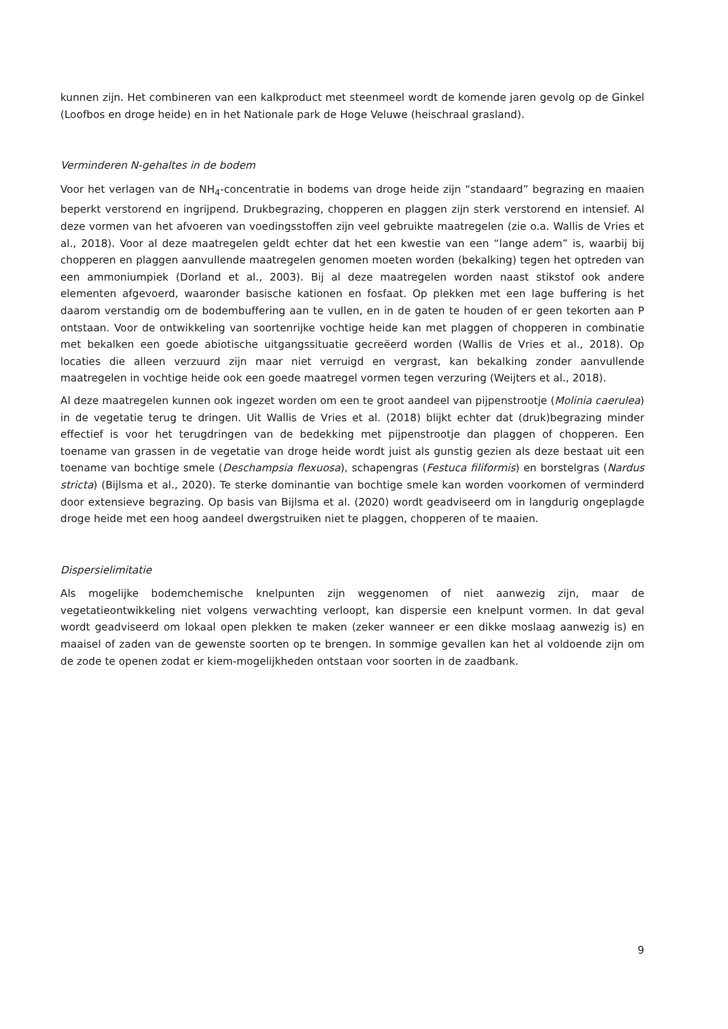kunnen zijn. Het combineren van een kalkproduct met steenmeel wordt de komende jaren gevolg op de Ginkel (Loofbos en droge heide) en in het Nationale park de Hoge Veluwe (heischraal grasland).
Verminderen N-gehaltes in de bodem
Voor het verlagen van de NH<sub>4</sub>-concentratie in bodems van droge heide zijn “standaard” begrazing en maaien beperkt verstorend en ingrijpend. Drukbegrazing, chopperen en plaggen zijn sterk verstorend en intensief. Al deze vormen van het afvoeren van voedingsstoffen zijn veel gebruikte maatregelen (zie o.a. Wallis de Vries et al., 2018). Voor al deze maatregelen geldt echter dat het een kwestie van een “lange adem” is, waarbij bij chopperen en plaggen aanvullende maatregelen genomen moeten worden (bekalking) tegen het optreden van een ammoniumpiek (Dorland et al., 2003). Bij al deze maatregelen worden naast stikstof ook andere elementen afgevoerd, waaronder basische kationen en fosfaat. Op plekken met een lage buffering is het daarom verstandig om de bodembuffering aan te vullen, en in de gaten te houden of er geen tekorten aan P ontstaan. Voor de ontwikkeling van soortenrijke vochtige heide kan met plaggen of chopperen in combinatie met bekalken een goede abiotische uitgangssituatie gecreëerd worden (Wallis de Vries et al., 2018). Op locaties die alleen verzuurd zijn maar niet verruigd en vergrast, kan bekalking zonder aanvullende maatregelen in vochtige heide ook een goede maatregel vormen tegen verzuring (Weijters et al., 2018).
Al deze maatregelen kunnen ook ingezet worden om een te groot aandeel van pijpenstrootje (Molinia caerulea) in de vegetatie terug te dringen. Uit Wallis de Vries et al. (2018) blijkt echter dat (druk)begrazing minder effectief is voor het terugdringen van de bedekking met pijpenstrootje dan plaggen of chopperen. Een toename van grassen in de vegetatie van droge heide wordt juist als gunstig gezien als deze bestaat uit een toename van bochtige smele (Deschampsia flexuosa), schapengras (Festuca filiformis) en borstelgras (Nardus stricta) (Bijlsma et al., 2020). Te sterke dominantie van bochtige smele kan worden voorkomen of verminderd door extensieve begrazing. Op basis van Bijlsma et al. (2020) wordt geadviseerd om in langdurig ongeplagde droge heide met een hoog aandeel dwergstruiken niet te plaggen, chopperen of te maaien.
Dispersielimitatie
Als mogelijke bodemchemische knelpunten zijn weggenomen of niet aanwezig zijn, maar de vegetatieontwikkeling niet volgens verwachting verloopt, kan dispersie een knelpunt vormen. In dat geval wordt geadviseerd om lokaal open plekken te maken (zeker wanneer er een dikke moslaag aanwezig is) en maaisel of zaden van de gewenste soorten op te brengen. In sommige gevallen kan het al voldoende zijn om de zode te openen zodat er kiem-mogelijkheden ontstaan voor soorten in de zaadbank.
9